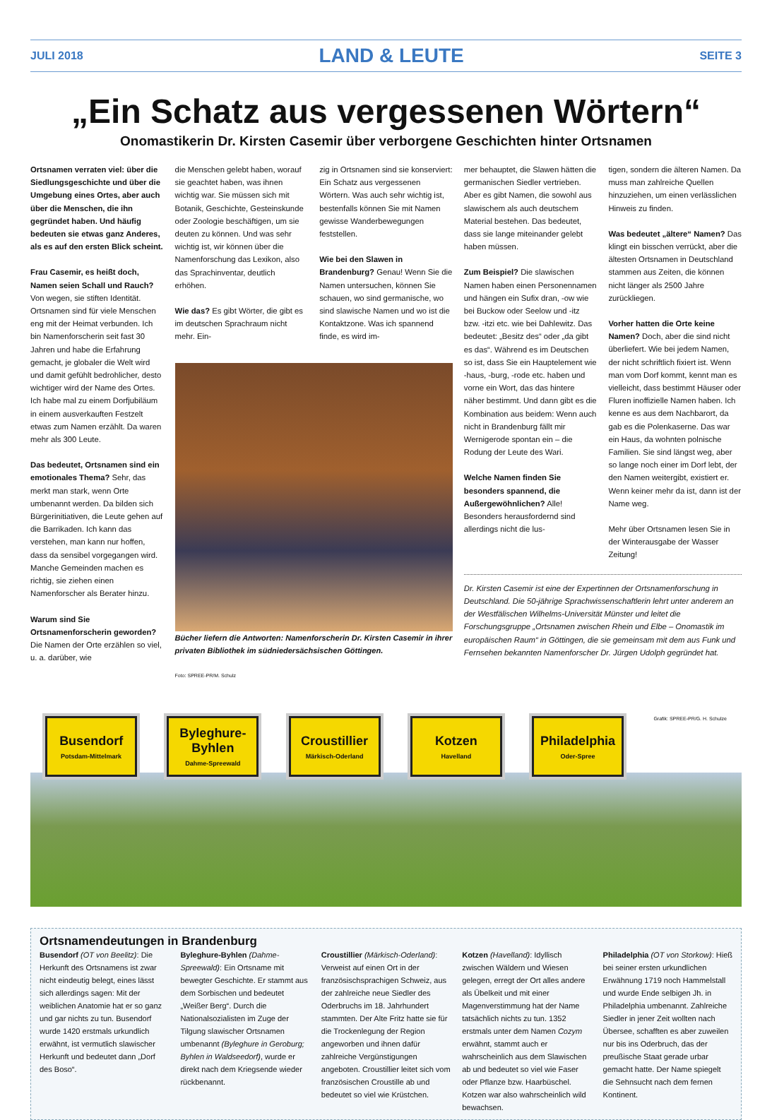JULI 2018 LAND & LEUTE SEITE 3
„Ein Schatz aus vergessenen Wörtern“
Onomastikerin Dr. Kirsten Casemir über verborgene Geschichten hinter Ortsnamen
Ortsnamen verraten viel: über die Siedlungsgeschichte und über die Umgebung eines Ortes, aber auch über die Menschen, die ihn gegründet haben. Und häufig bedeuten sie etwas ganz Anderes, als es auf den ersten Blick scheint.
Frau Casemir, es heißt doch, Namen seien Schall und Rauch? Von wegen, sie stiften Identität. Ortsnamen sind für viele Menschen eng mit der Heimat verbunden. Ich bin Namenforscherin seit fast 30 Jahren und habe die Erfahrung gemacht, je globaler die Welt wird und damit gefühlt bedrohlicher, desto wichtiger wird der Name des Ortes. Ich habe mal zu einem Dorfjubiläum in einem ausverkauften Festzelt etwas zum Namen erzählt. Da waren mehr als 300 Leute.
Das bedeutet, Ortsnamen sind ein emotionales Thema? Sehr, das merkt man stark, wenn Orte umbenannt werden. Da bilden sich Bürgerinitiativen, die Leute gehen auf die Barrikaden. Ich kann das verstehen, man kann nur hoffen, dass da sensibel vorgegangen wird. Manche Gemeinden machen es richtig, sie ziehen einen Namenforscher als Berater hinzu.
Warum sind Sie Ortsnamenforscherin geworden? Die Namen der Orte erzählen so viel, u. a. darüber, wie
die Menschen gelebt haben, worauf sie geachtet haben, was ihnen wichtig war. Sie müssen sich mit Botanik, Geschichte, Gesteinskunde oder Zoologie beschäftigen, um sie deuten zu können. Und was sehr wichtig ist, wir können über die Namenforschung das Lexikon, also das Sprachinventar, deutlich erhöhen.
Wie das? Es gibt Wörter, die gibt es im deutschen Sprachraum nicht mehr. Ein-
zig in Ortsnamen sind sie konserviert: Ein Schatz aus vergessenen Wörtern. Was auch sehr wichtig ist, bestenfalls können Sie mit Namen gewisse Wanderbewegungen feststellen.
Wie bei den Slawen in Brandenburg? Genau! Wenn Sie die Namen untersuchen, können Sie schauen, wo sind germanische, wo sind slawische Namen und wo ist die Kontaktzone. Was ich spannend finde, es wird im-
Bücher liefern die Antworten: Namenforscherin Dr. Kirsten Casemir in ihrer privaten Bibliothek im südniedersächsischen Göttingen.
Foto: SPREE-PR/M. Schulz
mer behauptet, die Slawen hätten die germanischen Siedler vertrieben. Aber es gibt Namen, die sowohl aus slawischem als auch deutschem Material bestehen. Das bedeutet, dass sie lange miteinander gelebt haben müssen.
Zum Beispiel? Die slawischen Namen haben einen Personennamen und hängen ein Sufix dran, -ow wie bei Buckow oder Seelow und -itz bzw. -itzi etc. wie bei Dahlewitz. Das bedeutet: „Besitz des“ oder „da gibt es das“. Während es im Deutschen so ist, dass Sie ein Hauptelement wie -haus, -burg, -rode etc. haben und vorne ein Wort, das das hintere näher bestimmt. Und dann gibt es die Kombination aus beidem: Wenn auch nicht in Brandenburg fällt mir Wernigerode spontan ein – die Rodung der Leute des Wari.
Welche Namen finden Sie besonders spannend, die Außergewöhnlichen? Alle! Besonders herausfordernd sind allerdings nicht die lus-
tigen, sondern die älteren Namen. Da muss man zahlreiche Quellen hinzuziehen, um einen verlässlichen Hinweis zu finden.
Was bedeutet „ältere“ Namen? Das klingt ein bisschen verrückt, aber die ältesten Ortsnamen in Deutschland stammen aus Zeiten, die können nicht länger als 2500 Jahre zurückliegen.
Vorher hatten die Orte keine Namen? Doch, aber die sind nicht überliefert. Wie bei jedem Namen, der nicht schriftlich fixiert ist. Wenn man vom Dorf kommt, kennt man es vielleicht, dass bestimmt Häuser oder Fluren inoffizielle Namen haben. Ich kenne es aus dem Nachbarort, da gab es die Polenkaserne. Das war ein Haus, da wohnten polnische Familien. Sie sind längst weg, aber so lange noch einer im Dorf lebt, der den Namen weitergibt, existiert er. Wenn keiner mehr da ist, dann ist der Name weg.
Mehr über Ortsnamen lesen Sie in der Winterausgabe der Wasser Zeitung!
Dr. Kirsten Casemir ist eine der Expertinnen der Ortsnamenforschung in Deutschland. Die 50-jährige Sprachwissenschaftlerin lehrt unter anderem an der Westfälischen Wilhelms-Universität Münster und leitet die Forschungsgruppe „Ortsnamen zwischen Rhein und Elbe – Onomastik im europäischen Raum“ in Göttingen, die sie gemeinsam mit dem aus Funk und Fernsehen bekannten Namenforscher Dr. Jürgen Udolph gegründet hat.
Busendorf
Potsdam-Mittelmark
Byleghure-Byhlen
Dahme-Spreewald
Croustillier
Märkisch-Oderland
Kotzen
Havelland
Philadelphia
Oder-Spree
Grafik: SPREE-PR/G. H. Schulze
Ortsnamendeutungen in Brandenburg
Busendorf (OT von Beelitz): Die Herkunft des Ortsnamens ist zwar nicht eindeutig belegt, eines lässt sich allerdings sagen: Mit der weiblichen Anatomie hat er so ganz und gar nichts zu tun. Busendorf wurde 1420 erstmals urkundlich erwähnt, ist vermutlich slawischer Herkunft und bedeutet dann „Dorf des Boso“.
Byleghure-Byhlen (Dahme-Spreewald): Ein Ortsname mit bewegter Geschichte. Er stammt aus dem Sorbischen und bedeutet „Weißer Berg“. Durch die Nationalsozialisten im Zuge der Tilgung slawischer Ortsnamen umbenannt (Byleghure in Geroburg; Byhlen in Waldseedorf), wurde er direkt nach dem Kriegsende wieder rückbenannt.
Croustillier (Märkisch-Oderland): Verweist auf einen Ort in der französischsprachigen Schweiz, aus der zahlreiche neue Siedler des Oderbruchs im 18. Jahrhundert stammten. Der Alte Fritz hatte sie für die Trockenlegung der Region angeworben und ihnen dafür zahlreiche Vergünstigungen angeboten. Croustillier leitet sich vom französischen Croustille ab und bedeutet so viel wie Krüstchen.
Kotzen (Havelland): Idyllisch zwischen Wäldern und Wiesen gelegen, erregt der Ort alles andere als Übelkeit und mit einer Magenverstimmung hat der Name tatsächlich nichts zu tun. 1352 erstmals unter dem Namen Cozym erwähnt, stammt auch er wahrscheinlich aus dem Slawischen ab und bedeutet so viel wie Faser oder Pflanze bzw. Haarbüschel. Kotzen war also wahrscheinlich wild bewachsen.
Philadelphia (OT von Storkow): Hieß bei seiner ersten urkundlichen Erwähnung 1719 noch Hammelstall und wurde Ende selbigen Jh. in Philadelphia umbenannt. Zahlreiche Siedler in jener Zeit wollten nach Übersee, schafften es aber zuweilen nur bis ins Oderbruch, das der preußische Staat gerade urbar gemacht hatte. Der Name spiegelt die Sehnsucht nach dem fernen Kontinent.